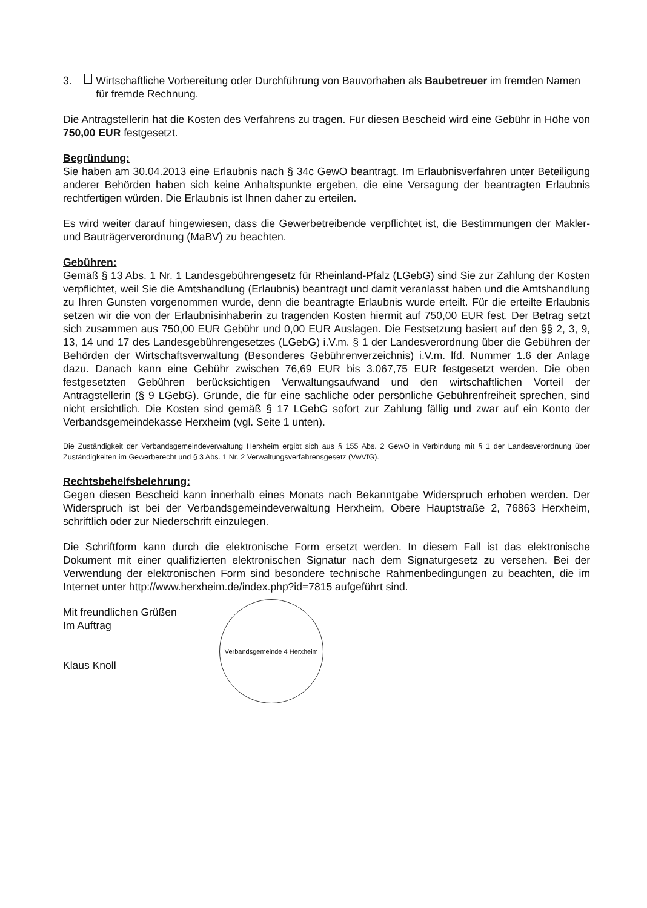3. Wirtschaftliche Vorbereitung oder Durchführung von Bauvorhaben als Baubetreuer im fremden Namen für fremde Rechnung.
Die Antragstellerin hat die Kosten des Verfahrens zu tragen. Für diesen Bescheid wird eine Gebühr in Höhe von 750,00 EUR festgesetzt.
Begründung:
Sie haben am 30.04.2013 eine Erlaubnis nach § 34c GewO beantragt. Im Erlaubnisverfahren unter Beteiligung anderer Behörden haben sich keine Anhaltspunkte ergeben, die eine Versagung der beantragten Erlaubnis rechtfertigen würden. Die Erlaubnis ist Ihnen daher zu erteilen.
Es wird weiter darauf hingewiesen, dass die Gewerbetreibende verpflichtet ist, die Bestimmungen der Makler- und Bauträgerverordnung (MaBV) zu beachten.
Gebühren:
Gemäß § 13 Abs. 1 Nr. 1 Landesgebührengesetz für Rheinland-Pfalz (LGebG) sind Sie zur Zahlung der Kosten verpflichtet, weil Sie die Amtshandlung (Erlaubnis) beantragt und damit veranlasst haben und die Amtshandlung zu Ihren Gunsten vorgenommen wurde, denn die beantragte Erlaubnis wurde erteilt. Für die erteilte Erlaubnis setzen wir die von der Erlaubnisinhaberin zu tragenden Kosten hiermit auf 750,00 EUR fest. Der Betrag setzt sich zusammen aus 750,00 EUR Gebühr und 0,00 EUR Auslagen. Die Festsetzung basiert auf den §§ 2, 3, 9, 13, 14 und 17 des Landesgebührengesetzes (LGebG) i.V.m. § 1 der Landesverordnung über die Gebühren der Behörden der Wirtschaftsverwaltung (Besonderes Gebührenverzeichnis) i.V.m. lfd. Nummer 1.6 der Anlage dazu. Danach kann eine Gebühr zwischen 76,69 EUR bis 3.067,75 EUR festgesetzt werden. Die oben festgesetzten Gebühren berücksichtigen Verwaltungsaufwand und den wirtschaftlichen Vorteil der Antragstellerin (§ 9 LGebG). Gründe, die für eine sachliche oder persönliche Gebührenfreiheit sprechen, sind nicht ersichtlich. Die Kosten sind gemäß § 17 LGebG sofort zur Zahlung fällig und zwar auf ein Konto der Verbandsgemeindekasse Herxheim (vgl. Seite 1 unten).
Die Zuständigkeit der Verbandsgemeindeverwaltung Herxheim ergibt sich aus § 155 Abs. 2 GewO in Verbindung mit § 1 der Landesverordnung über Zuständigkeiten im Gewerberecht und § 3 Abs. 1 Nr. 2 Verwaltungsverfahrensgesetz (VwVfG).
Rechtsbehelfsbelehrung:
Gegen diesen Bescheid kann innerhalb eines Monats nach Bekanntgabe Widerspruch erhoben werden. Der Widerspruch ist bei der Verbandsgemeindeverwaltung Herxheim, Obere Hauptstraße 2, 76863 Herxheim, schriftlich oder zur Niederschrift einzulegen.
Die Schriftform kann durch die elektronische Form ersetzt werden. In diesem Fall ist das elektronische Dokument mit einer qualifizierten elektronischen Signatur nach dem Signaturgesetz zu versehen. Bei der Verwendung der elektronischen Form sind besondere technische Rahmenbedingungen zu beachten, die im Internet unter http://www.herxheim.de/index.php?id=7815 aufgeführt sind.
Mit freundlichen Grüßen
Im Auftrag
Klaus Knoll
Verbandsgemeinde 4 Herxheim